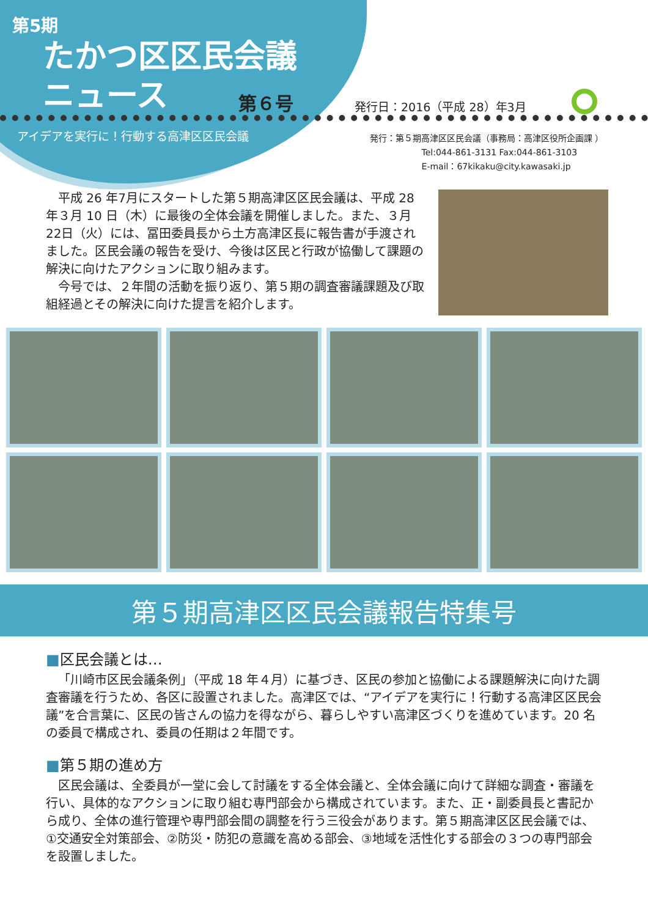第5期
たかつ区区民会議
ニュース
第６号
アイデアを実行に！行動する高津区区民会議
発行日：2016（平成 28）年3月
発行：第５期高津区区民会議（事務局：高津区役所企画課 ）
Tel:044-861-3131 Fax:044-861-3103
E-mail：67kikaku@city.kawasaki.jp
平成 26 年7月にスタートした第５期高津区区民会議は、平成 28 年３月 10 日（木）に最後の全体会議を開催しました。また、３月 22日（火）には、冨田委員長から土方高津区長に報告書が手渡されました。区民会議の報告を受け、今後は区民と行政が協働して課題の解決に向けたアクションに取り組みます。
今号では、２年間の活動を振り返り、第５期の調査審議課題及び取組経過とその解決に向けた提言を紹介します。
第５期高津区区民会議報告特集号
■区民会議とは…
「川崎市区民会議条例」（平成 18 年４月）に基づき、区民の参加と協働による課題解決に向けた調査審議を行うため、各区に設置されました。高津区では、“アイデアを実行に！行動する高津区区民会議”を合言葉に、区民の皆さんの協力を得ながら、暮らしやすい高津区づくりを進めています。20 名の委員で構成され、委員の任期は２年間です。
■第５期の進め方
区民会議は、全委員が一堂に会して討議をする全体会議と、全体会議に向けて詳細な調査・審議を行い、具体的なアクションに取り組む専門部会から構成されています。また、正・副委員長と書記から成り、全体の進行管理や専門部会間の調整を行う三役会があります。第５期高津区区民会議では、①交通安全対策部会、②防災・防犯の意識を高める部会、③地域を活性化する部会の３つの専門部会を設置しました。